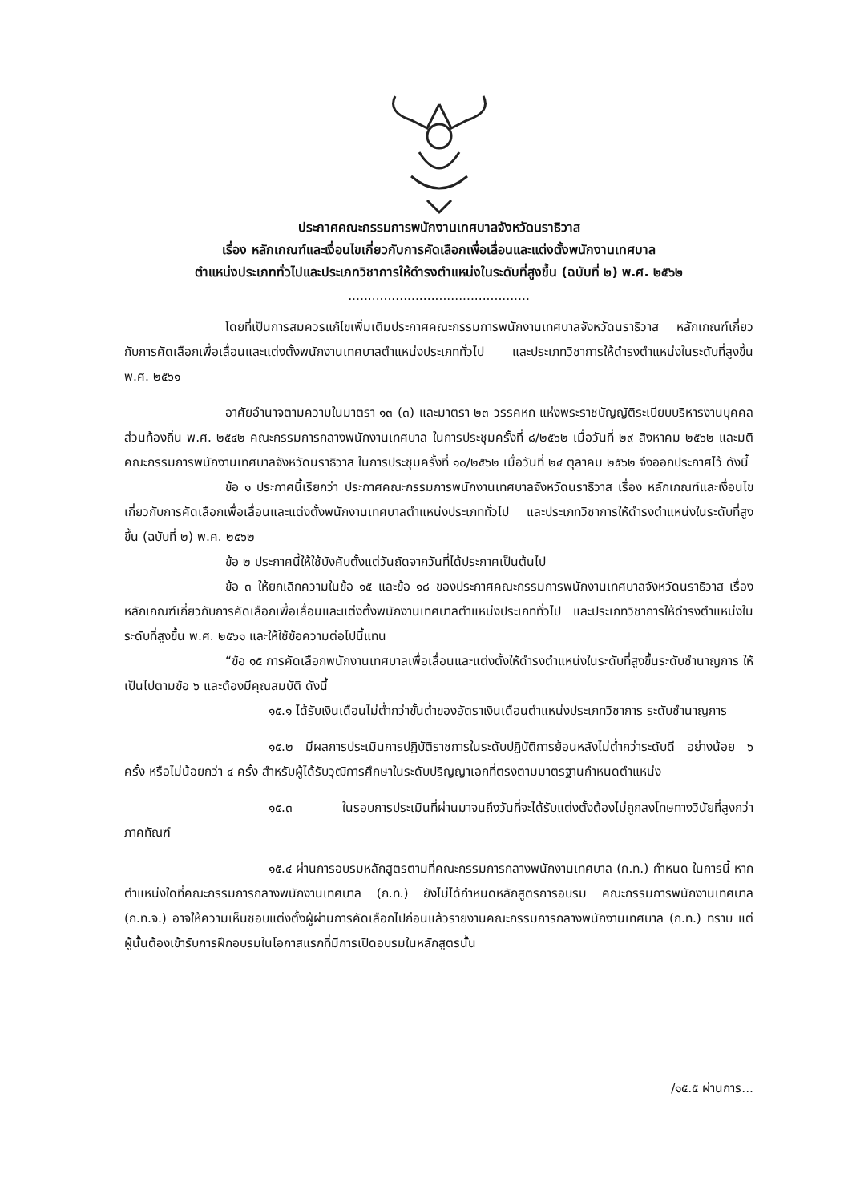ประกาศคณะกรรมการพนักงานเทศบาลจังหวัดนราธิวาส
เรื่อง หลักเกณฑ์และเงื่อนไขเกี่ยวกับการคัดเลือกเพื่อเลื่อนและแต่งตั้งพนักงานเทศบาล
ตำแหน่งประเภททั่วไปและประเภทวิชาการให้ดำรงตำแหน่งในระดับที่สูงขึ้น (ฉบับที่ ๒) พ.ศ. ๒๕๖๒
..............................................
โดยที่เป็นการสมควรแก้ไขเพิ่มเติมประกาศคณะกรรมการพนักงานเทศบาลจังหวัดนราธิวาส หลักเกณฑ์เกี่ยวกับการคัดเลือกเพื่อเลื่อนและแต่งตั้งพนักงานเทศบาลตำแหน่งประเภททั่วไป และประเภทวิชาการให้ดำรงตำแหน่งในระดับที่สูงขึ้น พ.ศ. ๒๕๖๑
อาศัยอำนาจตามความในมาตรา ๑๓ (๓) และมาตรา ๒๓ วรรคหก แห่งพระราชบัญญัติระเบียบบริหารงานบุคคลส่วนท้องถิ่น พ.ศ. ๒๕๔๒ คณะกรรมการกลางพนักงานเทศบาล ในการประชุมครั้งที่ ๘/๒๕๖๒ เมื่อวันที่ ๒๙ สิงหาคม ๒๕๖๒ และมติคณะกรรมการพนักงานเทศบาลจังหวัดนราธิวาส ในการประชุมครั้งที่ ๑๐/๒๕๖๒ เมื่อวันที่ ๒๔ ตุลาคม ๒๕๖๒ จึงออกประกาศไว้ ดังนี้
ข้อ ๑ ประกาศนี้เรียกว่า ประกาศคณะกรรมการพนักงานเทศบาลจังหวัดนราธิวาส เรื่อง หลักเกณฑ์และเงื่อนไขเกี่ยวกับการคัดเลือกเพื่อเลื่อนและแต่งตั้งพนักงานเทศบาลตำแหน่งประเภททั่วไป และประเภทวิชาการให้ดำรงตำแหน่งในระดับที่สูงขึ้น (ฉบับที่ ๒) พ.ศ. ๒๕๖๒
ข้อ ๒ ประกาศนี้ให้ใช้บังคับตั้งแต่วันถัดจากวันที่ได้ประกาศเป็นต้นไป
ข้อ ๓ ให้ยกเลิกความในข้อ ๑๕ และข้อ ๑๘ ของประกาศคณะกรรมการพนักงานเทศบาลจังหวัดนราธิวาส เรื่อง หลักเกณฑ์เกี่ยวกับการคัดเลือกเพื่อเลื่อนและแต่งตั้งพนักงานเทศบาลตำแหน่งประเภททั่วไป และประเภทวิชาการให้ดำรงตำแหน่งในระดับที่สูงขึ้น พ.ศ. ๒๕๖๑ และให้ใช้ข้อความต่อไปนี้แทน
“ข้อ ๑๕ การคัดเลือกพนักงานเทศบาลเพื่อเลื่อนและแต่งตั้งให้ดำรงตำแหน่งในระดับที่สูงขึ้นระดับชำนาญการ ให้เป็นไปตามข้อ ๖ และต้องมีคุณสมบัติ ดังนี้
๑๕.๑ ได้รับเงินเดือนไม่ต่ำกว่าขั้นต่ำของอัตราเงินเดือนตำแหน่งประเภทวิชาการ ระดับชำนาญการ
๑๕.๒ มีผลการประเมินการปฏิบัติราชการในระดับปฏิบัติการย้อนหลังไม่ต่ำกว่าระดับดี อย่างน้อย ๖ ครั้ง หรือไม่น้อยกว่า ๔ ครั้ง สำหรับผู้ได้รับวุฒิการศึกษาในระดับปริญญาเอกที่ตรงตามมาตรฐานกำหนดตำแหน่ง
๑๕.๓ ในรอบการประเมินที่ผ่านมาจนถึงวันที่จะได้รับแต่งตั้งต้องไม่ถูกลงโทษทางวินัยที่สูงกว่าภาคทัณฑ์
๑๕.๔ ผ่านการอบรมหลักสูตรตามที่คณะกรรมการกลางพนักงานเทศบาล (ก.ท.) กำหนด ในการนี้ หากตำแหน่งใดที่คณะกรรมการกลางพนักงานเทศบาล (ก.ท.) ยังไม่ได้กำหนดหลักสูตรการอบรม คณะกรรมการพนักงานเทศบาล (ก.ท.จ.) อาจให้ความเห็นชอบแต่งตั้งผู้ผ่านการคัดเลือกไปก่อนแล้วรายงานคณะกรรมการกลางพนักงานเทศบาล (ก.ท.) ทราบ แต่ผู้นั้นต้องเข้ารับการฝึกอบรมในโอกาสแรกที่มีการเปิดอบรมในหลักสูตรนั้น
/๑๕.๕ ผ่านการ...